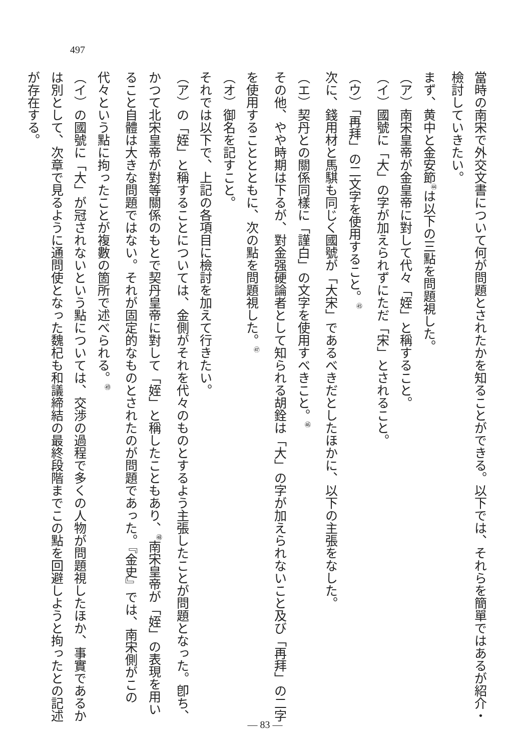497
當時の南宋で外交文書について何が問題とされたかを知ることができる。以下では、それらを簡單ではあるが紹介・檢討していきたい。
まず、黄中と金安節<sup>㊹</sup>は以下の三點を問題視した。
（ア）南宋皇帝が金皇帝に對して代々「姪」と稱すること。
（イ）國號に「大」の字が加えられずにただ「宋」とされること。
（ウ）「再拜」の二文字を使用すること。<sup>㊺</sup>
次に、錢用材と馬騏も同じく國號が「大宋」であるべきだとしたほかに、以下の主張をなした。
（エ）契丹との關係同樣に「謹白」の文字を使用すべきこと。<sup>㊻</sup>
その他、やや時期は下るが、對金强硬論者として知られる胡銓は「大」の字が加えられないこと及び「再拜」の二字を使用することとともに、次の點を問題視した。<sup>㊼</sup>
（オ）御名を記すこと。
それでは以下で、上記の各項目に檢討を加えて行きたい。
（ア）の「姪」と稱することについては、金側がそれを代々のものとするよう主張したことが問題となった。卽ち、かつて北宋皇帝が對等關係のもとで契丹皇帝に對して「姪」と稱したこともあり、<sup>㊽</sup>南宋皇帝が「姪」の表現を用いること自體は大きな問題ではない。それが固定的なものとされたのが問題であった。『金史』では、南宋側がこの代々という點に拘ったことが複數の箇所で述べられる。<sup>㊾</sup>
（イ）の國號に「大」が冠されないという點については、交渉の過程で多くの人物が問題視したほか、事實であるかは別として、次章で見るように通問使となった魏杞も和議締結の最終段階までこの點を回避しようと拘ったとの記述が存在する。
— 83 —